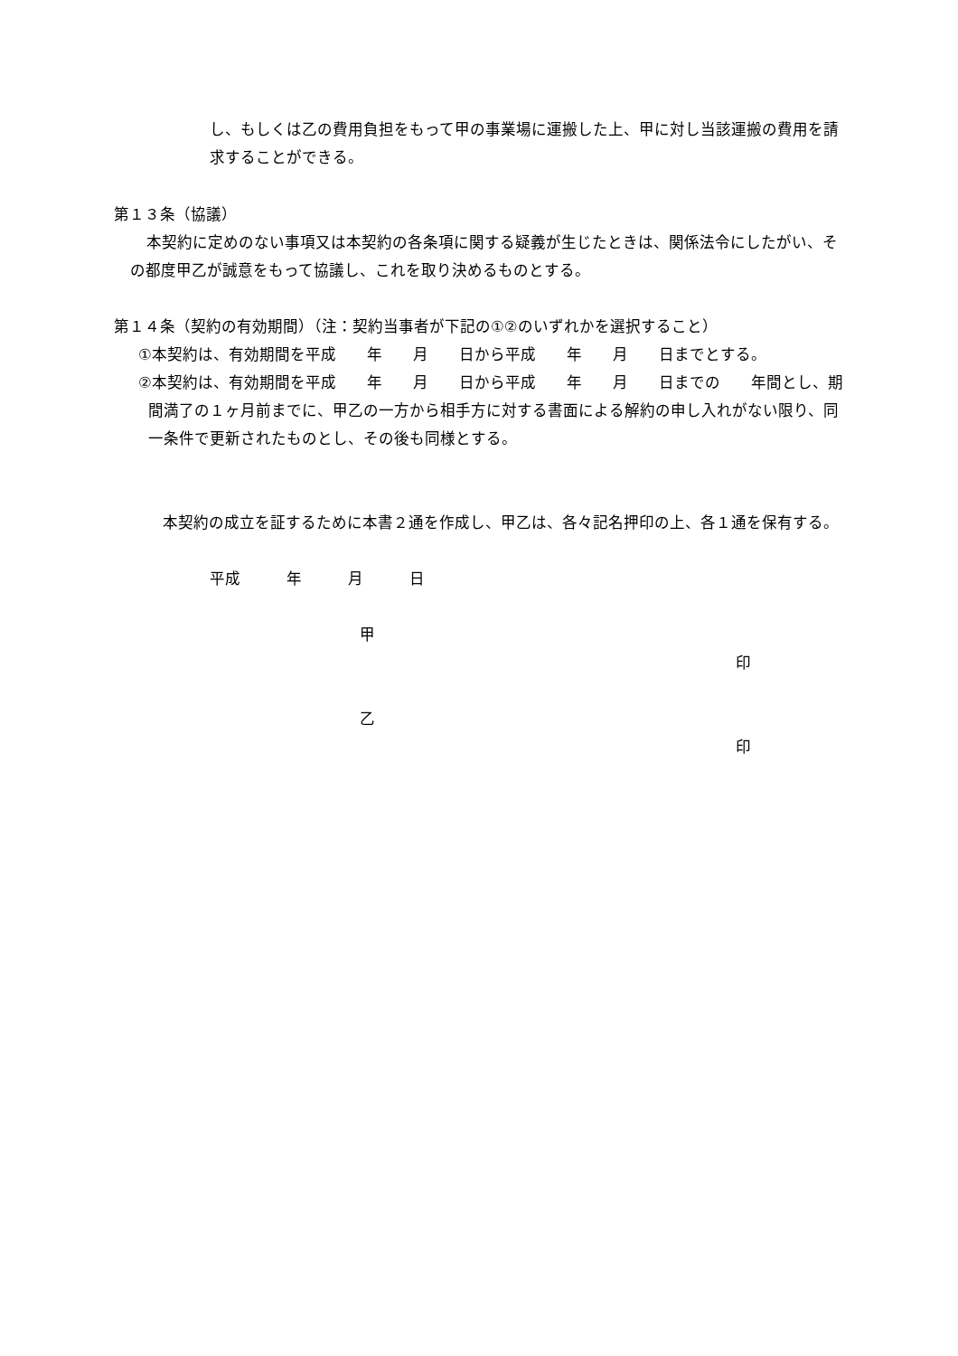し、もしくは乙の費用負担をもって甲の事業場に運搬した上、甲に対し当該運搬の費用を請求することができる。
第１３条（協議）
本契約に定めのない事項又は本契約の各条項に関する疑義が生じたときは、関係法令にしたがい、その都度甲乙が誠意をもって協議し、これを取り決めるものとする。
第１４条（契約の有効期間）（注：契約当事者が下記の①②のいずれかを選択すること）
①本契約は、有効期間を平成　　年　　月　　日から平成　　年　　月　　日までとする。
②本契約は、有効期間を平成　　年　　月　　日から平成　　年　　月　　日までの　　年間とし、期間満了の１ヶ月前までに、甲乙の一方から相手方に対する書面による解約の申し入れがない限り、同一条件で更新されたものとし、その後も同様とする。
本契約の成立を証するために本書２通を作成し、甲乙は、各々記名押印の上、各１通を保有する。
平成　　　年　　　月　　　日
甲
印
乙
印